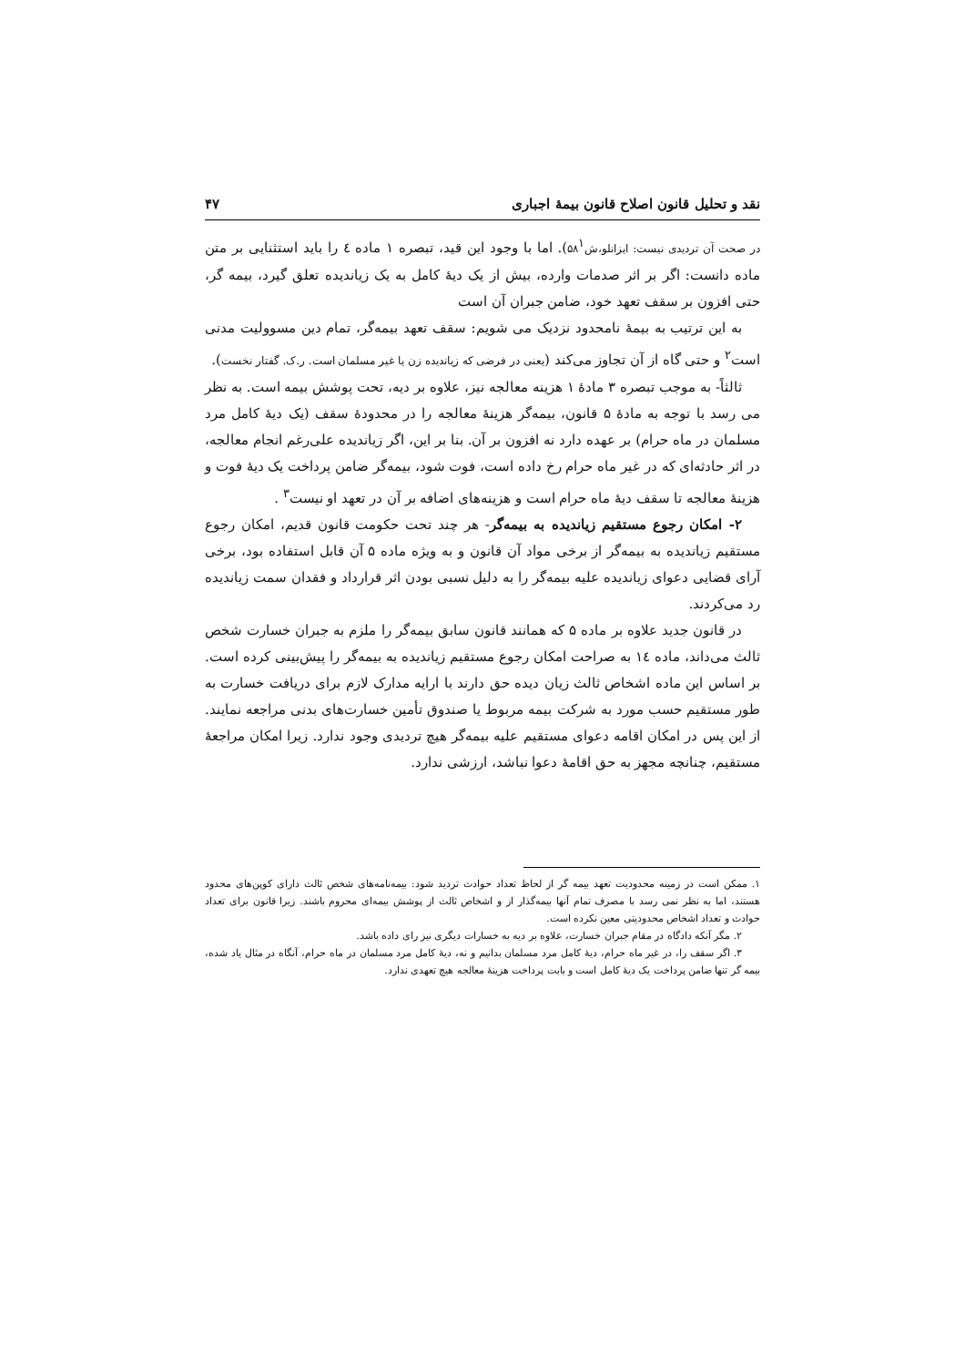نقد و تحلیل قانون اصلاح قانون بیمهٔ اجباری ۴۷
در صحت آن تردیدی نیست: ایزانلو،ش۵۸<sup>۱</sup>). اما با وجود این قید، تبصره ۱ ماده ٤ را باید استثنایی بر متن ماده دانست: اگر بر اثر صدمات وارده، بیش از یک دیهٔ کامل به یک زیاندیده تعلق گیرد، بیمه گر، حتی افزون بر سقف تعهد خود، ضامن جبران آن است
به این ترتیب به بیمهٔ نامحدود نزدیک می شویم: سقف تعهد بیمه‌گر، تمام دین مسوولیت مدنی است<sup>۲</sup> و حتی گاه از آن تجاوز می‌کند (یعنی در فرضی که زیاندیده زن یا غیر مسلمان است. ر.ک. گفتار نخست).
ثالثاً- به موجب تبصره ۳ مادهٔ ۱ هزینه معالجه نیز، علاوه بر دیه، تحت پوشش بیمه است. به نظر می رسد با توجه به مادهٔ ۵ قانون، بیمه‌گر هزینهٔ معالجه را در محدودهٔ سقف (یک دیهٔ کامل مرد مسلمان در ماه حرام) بر عهده دارد نه افزون بر آن. بنا بر این، اگر زیاندیده علی‌رغم انجام معالجه، در اثر حادثه‌ای که در غیر ماه حرام رخ داده است، فوت شود، بیمه‌گر ضامن پرداخت یک دیهٔ فوت و هزینهٔ معالجه تا سقف دیهٔ ماه حرام است و هزینه‌های اضافه بر آن در تعهد او نیست<sup>۳</sup> .
۲- امکان رجوع مستقیم زیاندیده به بیمه‌گر- هر چند تحت حکومت قانون قدیم، امکان رجوع مستقیم زیاندیده به بیمه‌گر از برخی مواد آن قانون و به ویژه ماده ۵ آن قابل استفاده بود، برخی آرای قضایی دعوای زیاندیده علیه بیمه‌گر را به دلیل نسبی بودن اثر قرارداد و فقدان سمت زیاندیده رد می‌کردند.
در قانون جدید علاوه بر ماده ۵ که همانند قانون سابق بیمه‌گر را ملزم به جبران خسارت شخص ثالث می‌داند، ماده ١٤ به صراحت امکان رجوع مستقیم زیاندیده به بیمه‌گر را پیش‌بینی کرده است. بر اساس این ماده اشخاص ثالث زیان دیده حق دارند با ارایه مدارک لازم برای دریافت خسارت به طور مستقیم حسب مورد به شرکت بیمه مربوط یا صندوق تأمین خسارت‌های بدنی مراجعه نمایند. از این پس در امکان اقامه دعوای مستقیم علیه بیمه‌گر هیچ تردیدی وجود ندارد. زیرا امکان مراجعهٔ مستقیم، چنانچه مجهز به حق اقامهٔ دعوا نباشد، ارزشی ندارد.
۱. ممکن است در زمینه محدودیت تعهد بیمه گر از لحاظ تعداد حوادث تردید شود: بیمه‌نامه‌های شخص ثالث دارای کوپن‌های محدود هستند، اما به نظر نمی رسد با مصرف تمام آنها بیمه‌گذار از و اشخاص ثالث از پوشش بیمه‌ای محروم باشند. زیرا قانون برای تعداد حوادث و تعداد اشخاص محدودیتی معین نکرده است.
۲. مگر آنکه دادگاه در مقام جبران خسارت، علاوه بر دیه به خسارات دیگری نیز رای داده باشد.
۳. اگر سقف را، در غیر ماه حرام، دیهٔ کامل مرد مسلمان بدانیم و نه، دیهٔ کامل مرد مسلمان در ماه حرام، آنگاه در مثال یاد شده، بیمه گر تنها ضامن پرداخت یک دیهٔ کامل است و بابت پرداخت هزینهٔ معالجه هیچ تعهدی ندارد.